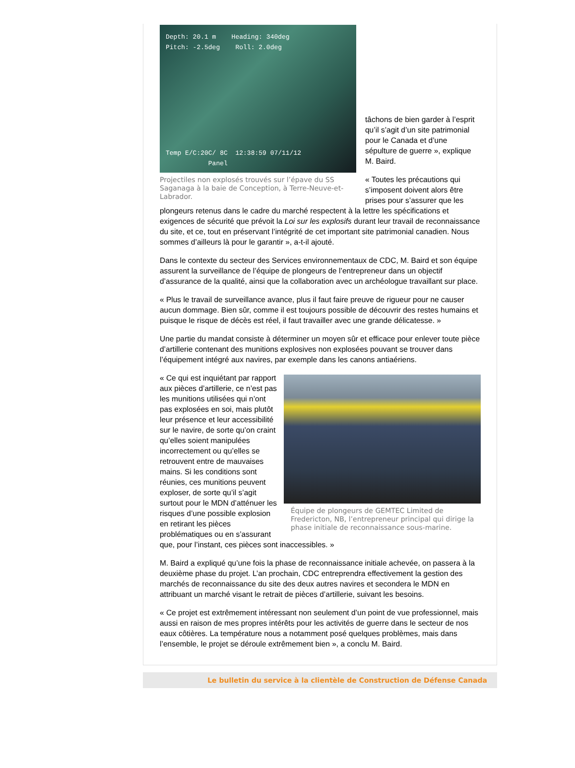Depth: 20.1 m Heading: 340deg
Pitch: -2.5deg Roll: 2.0deg
Temp E/C:20C/ 8C 12:38:59 07/11/12
Panel
Projectiles non explosés trouvés sur l’épave du SS Saganaga à la baie de Conception, à Terre-Neuve-et-Labrador.
tâchons de bien garder à l’esprit qu’il s’agit d’un site patrimonial pour le Canada et d’une sépulture de guerre », explique M. Baird.
« Toutes les précautions qui s’imposent doivent alors être prises pour s’assurer que les plongeurs retenus dans le cadre du marché respectent à la lettre les spécifications et exigences de sécurité que prévoit la Loi sur les explosifs durant leur travail de reconnaissance du site, et ce, tout en préservant l’intégrité de cet important site patrimonial canadien. Nous sommes d’ailleurs là pour le garantir », a-t-il ajouté.
Dans le contexte du secteur des Services environnementaux de CDC, M. Baird et son équipe assurent la surveillance de l’équipe de plongeurs de l’entrepreneur dans un objectif d’assurance de la qualité, ainsi que la collaboration avec un archéologue travaillant sur place.
« Plus le travail de surveillance avance, plus il faut faire preuve de rigueur pour ne causer aucun dommage. Bien sûr, comme il est toujours possible de découvrir des restes humains et puisque le risque de décès est réel, il faut travailler avec une grande délicatesse. »
Une partie du mandat consiste à déterminer un moyen sûr et efficace pour enlever toute pièce d’artillerie contenant des munitions explosives non explosées pouvant se trouver dans l’équipement intégré aux navires, par exemple dans les canons antiaériens.
Équipe de plongeurs de GEMTEC Limited de Fredericton, NB, l’entrepreneur principal qui dirige la phase initiale de reconnaissance sous-marine.
« Ce qui est inquiétant par rapport aux pièces d’artillerie, ce n’est pas les munitions utilisées qui n’ont pas explosées en soi, mais plutôt leur présence et leur accessibilité sur le navire, de sorte qu’on craint qu’elles soient manipulées incorrectement ou qu’elles se retrouvent entre de mauvaises mains. Si les conditions sont réunies, ces munitions peuvent exploser, de sorte qu’il s’agit surtout pour le MDN d’atténuer les risques d’une possible explosion en retirant les pièces problématiques ou en s’assurant que, pour l’instant, ces pièces sont inaccessibles. »
M. Baird a expliqué qu’une fois la phase de reconnaissance initiale achevée, on passera à la deuxième phase du projet. L’an prochain, CDC entreprendra effectivement la gestion des marchés de reconnaissance du site des deux autres navires et secondera le MDN en attribuant un marché visant le retrait de pièces d’artillerie, suivant les besoins.
« Ce projet est extrêmement intéressant non seulement d’un point de vue professionnel, mais aussi en raison de mes propres intérêts pour les activités de guerre dans le secteur de nos eaux côtières. La température nous a notamment posé quelques problèmes, mais dans l’ensemble, le projet se déroule extrêmement bien », a conclu M. Baird.
Le bulletin du service à la clientèle de Construction de Défense Canada